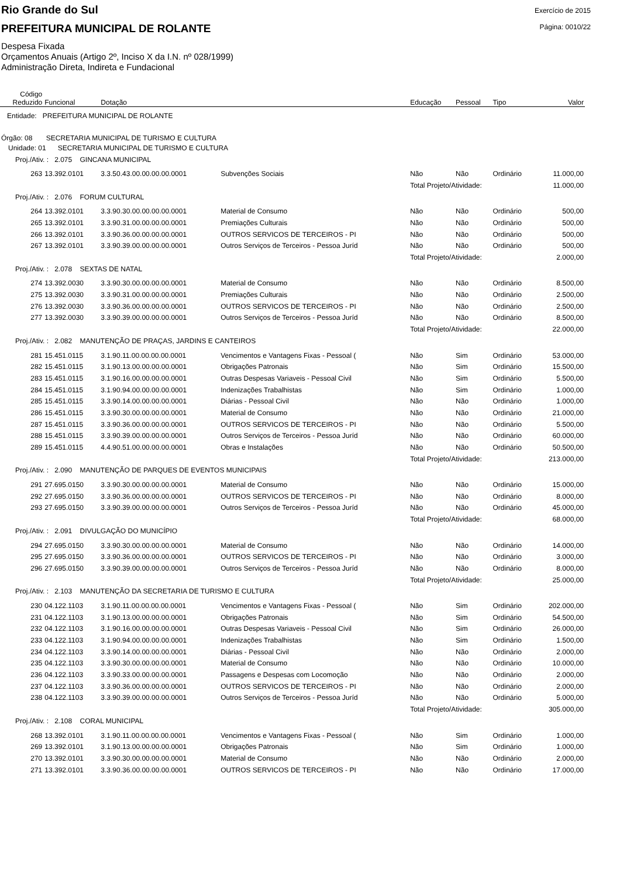Rio Grande do Sul
PREFEITURA MUNICIPAL DE ROLANTE
Despesa Fixada
Orçamentos Anuais (Artigo 2º, Inciso X da I.N. nº 028/1999)
Administração Direta, Indireta e Fundacional
Exercício de 2015
Página: 0010/22
| Código Reduzido | Funcional | Dotação | | Educação | Pessoal | Tipo | Valor |
| --- | --- | --- | --- | --- | --- | --- | --- |
| Entidade: PREFEITURA MUNICIPAL DE ROLANTE | | | | | | | |
| Órgão: 08 SECRETARIA MUNICIPAL DE TURISMO E CULTURA | | | | | | | |
| Unidade: 01 SECRETARIA MUNICIPAL DE TURISMO E CULTURA | | | | | | | |
| Proj./Ativ. : 2.075 GINCANA MUNICIPAL | | | | | | | |
| 263 | 13.392.0101 | 3.3.50.43.00.00.00.00.0001 | Subvenções Sociais | Não | Não | Ordinário | 11.000,00 |
| | | | | Total Projeto/Atividade: | | | 11.000,00 |
| Proj./Ativ. : 2.076 FORUM CULTURAL | | | | | | | |
| 264 | 13.392.0101 | 3.3.90.30.00.00.00.00.0001 | Material de Consumo | Não | Não | Ordinário | 500,00 |
| 265 | 13.392.0101 | 3.3.90.31.00.00.00.00.0001 | Premiações Culturais | Não | Não | Ordinário | 500,00 |
| 266 | 13.392.0101 | 3.3.90.36.00.00.00.00.0001 | OUTROS SERVICOS DE TERCEIROS - PI | Não | Não | Ordinário | 500,00 |
| 267 | 13.392.0101 | 3.3.90.39.00.00.00.00.0001 | Outros Serviços de Terceiros - Pessoa Juríd | Não | Não | Ordinário | 500,00 |
| | | | | Total Projeto/Atividade: | | | 2.000,00 |
| Proj./Ativ. : 2.078 SEXTAS DE NATAL | | | | | | | |
| 274 | 13.392.0030 | 3.3.90.30.00.00.00.00.0001 | Material de Consumo | Não | Não | Ordinário | 8.500,00 |
| 275 | 13.392.0030 | 3.3.90.31.00.00.00.00.0001 | Premiações Culturais | Não | Não | Ordinário | 2.500,00 |
| 276 | 13.392.0030 | 3.3.90.36.00.00.00.00.0001 | OUTROS SERVICOS DE TERCEIROS - PI | Não | Não | Ordinário | 2.500,00 |
| 277 | 13.392.0030 | 3.3.90.39.00.00.00.00.0001 | Outros Serviços de Terceiros - Pessoa Juríd | Não | Não | Ordinário | 8.500,00 |
| | | | | Total Projeto/Atividade: | | | 22.000,00 |
| Proj./Ativ. : 2.082 MANUTENÇÃO DE PRAÇAS, JARDINS E CANTEIROS | | | | | | | |
| 281 | 15.451.0115 | 3.1.90.11.00.00.00.00.0001 | Vencimentos e Vantagens Fixas - Pessoal ( | Não | Sim | Ordinário | 53.000,00 |
| 282 | 15.451.0115 | 3.1.90.13.00.00.00.00.0001 | Obrigações Patronais | Não | Sim | Ordinário | 15.500,00 |
| 283 | 15.451.0115 | 3.1.90.16.00.00.00.00.0001 | Outras Despesas Variaveis - Pessoal Civil | Não | Sim | Ordinário | 5.500,00 |
| 284 | 15.451.0115 | 3.1.90.94.00.00.00.00.0001 | Indenizações Trabalhistas | Não | Sim | Ordinário | 1.000,00 |
| 285 | 15.451.0115 | 3.3.90.14.00.00.00.00.0001 | Diárias - Pessoal Civil | Não | Não | Ordinário | 1.000,00 |
| 286 | 15.451.0115 | 3.3.90.30.00.00.00.00.0001 | Material de Consumo | Não | Não | Ordinário | 21.000,00 |
| 287 | 15.451.0115 | 3.3.90.36.00.00.00.00.0001 | OUTROS SERVICOS DE TERCEIROS - PI | Não | Não | Ordinário | 5.500,00 |
| 288 | 15.451.0115 | 3.3.90.39.00.00.00.00.0001 | Outros Serviços de Terceiros - Pessoa Juríd | Não | Não | Ordinário | 60.000,00 |
| 289 | 15.451.0115 | 4.4.90.51.00.00.00.00.0001 | Obras e Instalações | Não | Não | Ordinário | 50.500,00 |
| | | | | Total Projeto/Atividade: | | | 213.000,00 |
| Proj./Ativ. : 2.090 MANUTENÇÃO DE PARQUES DE EVENTOS MUNICIPAIS | | | | | | | |
| 291 | 27.695.0150 | 3.3.90.30.00.00.00.00.0001 | Material de Consumo | Não | Não | Ordinário | 15.000,00 |
| 292 | 27.695.0150 | 3.3.90.36.00.00.00.00.0001 | OUTROS SERVICOS DE TERCEIROS - PI | Não | Não | Ordinário | 8.000,00 |
| 293 | 27.695.0150 | 3.3.90.39.00.00.00.00.0001 | Outros Serviços de Terceiros - Pessoa Juríd | Não | Não | Ordinário | 45.000,00 |
| | | | | Total Projeto/Atividade: | | | 68.000,00 |
| Proj./Ativ. : 2.091 DIVULGAÇÃO DO MUNICÍPIO | | | | | | | |
| 294 | 27.695.0150 | 3.3.90.30.00.00.00.00.0001 | Material de Consumo | Não | Não | Ordinário | 14.000,00 |
| 295 | 27.695.0150 | 3.3.90.36.00.00.00.00.0001 | OUTROS SERVICOS DE TERCEIROS - PI | Não | Não | Ordinário | 3.000,00 |
| 296 | 27.695.0150 | 3.3.90.39.00.00.00.00.0001 | Outros Serviços de Terceiros - Pessoa Juríd | Não | Não | Ordinário | 8.000,00 |
| | | | | Total Projeto/Atividade: | | | 25.000,00 |
| Proj./Ativ. : 2.103 MANUTENÇÃO DA SECRETARIA DE TURISMO E CULTURA | | | | | | | |
| 230 | 04.122.1103 | 3.1.90.11.00.00.00.00.0001 | Vencimentos e Vantagens Fixas - Pessoal ( | Não | Sim | Ordinário | 202.000,00 |
| 231 | 04.122.1103 | 3.1.90.13.00.00.00.00.0001 | Obrigações Patronais | Não | Sim | Ordinário | 54.500,00 |
| 232 | 04.122.1103 | 3.1.90.16.00.00.00.00.0001 | Outras Despesas Variaveis - Pessoal Civil | Não | Sim | Ordinário | 26.000,00 |
| 233 | 04.122.1103 | 3.1.90.94.00.00.00.00.0001 | Indenizações Trabalhistas | Não | Sim | Ordinário | 1.500,00 |
| 234 | 04.122.1103 | 3.3.90.14.00.00.00.00.0001 | Diárias - Pessoal Civil | Não | Não | Ordinário | 2.000,00 |
| 235 | 04.122.1103 | 3.3.90.30.00.00.00.00.0001 | Material de Consumo | Não | Não | Ordinário | 10.000,00 |
| 236 | 04.122.1103 | 3.3.90.33.00.00.00.00.0001 | Passagens e Despesas com Locomoção | Não | Não | Ordinário | 2.000,00 |
| 237 | 04.122.1103 | 3.3.90.36.00.00.00.00.0001 | OUTROS SERVICOS DE TERCEIROS - PI | Não | Não | Ordinário | 2.000,00 |
| 238 | 04.122.1103 | 3.3.90.39.00.00.00.00.0001 | Outros Serviços de Terceiros - Pessoa Juríd | Não | Não | Ordinário | 5.000,00 |
| | | | | Total Projeto/Atividade: | | | 305.000,00 |
| Proj./Ativ. : 2.108 CORAL MUNICIPAL | | | | | | | |
| 268 | 13.392.0101 | 3.1.90.11.00.00.00.00.0001 | Vencimentos e Vantagens Fixas - Pessoal ( | Não | Sim | Ordinário | 1.000,00 |
| 269 | 13.392.0101 | 3.1.90.13.00.00.00.00.0001 | Obrigações Patronais | Não | Sim | Ordinário | 1.000,00 |
| 270 | 13.392.0101 | 3.3.90.30.00.00.00.00.0001 | Material de Consumo | Não | Não | Ordinário | 2.000,00 |
| 271 | 13.392.0101 | 3.3.90.36.00.00.00.00.0001 | OUTROS SERVICOS DE TERCEIROS - PI | Não | Não | Ordinário | 17.000,00 |